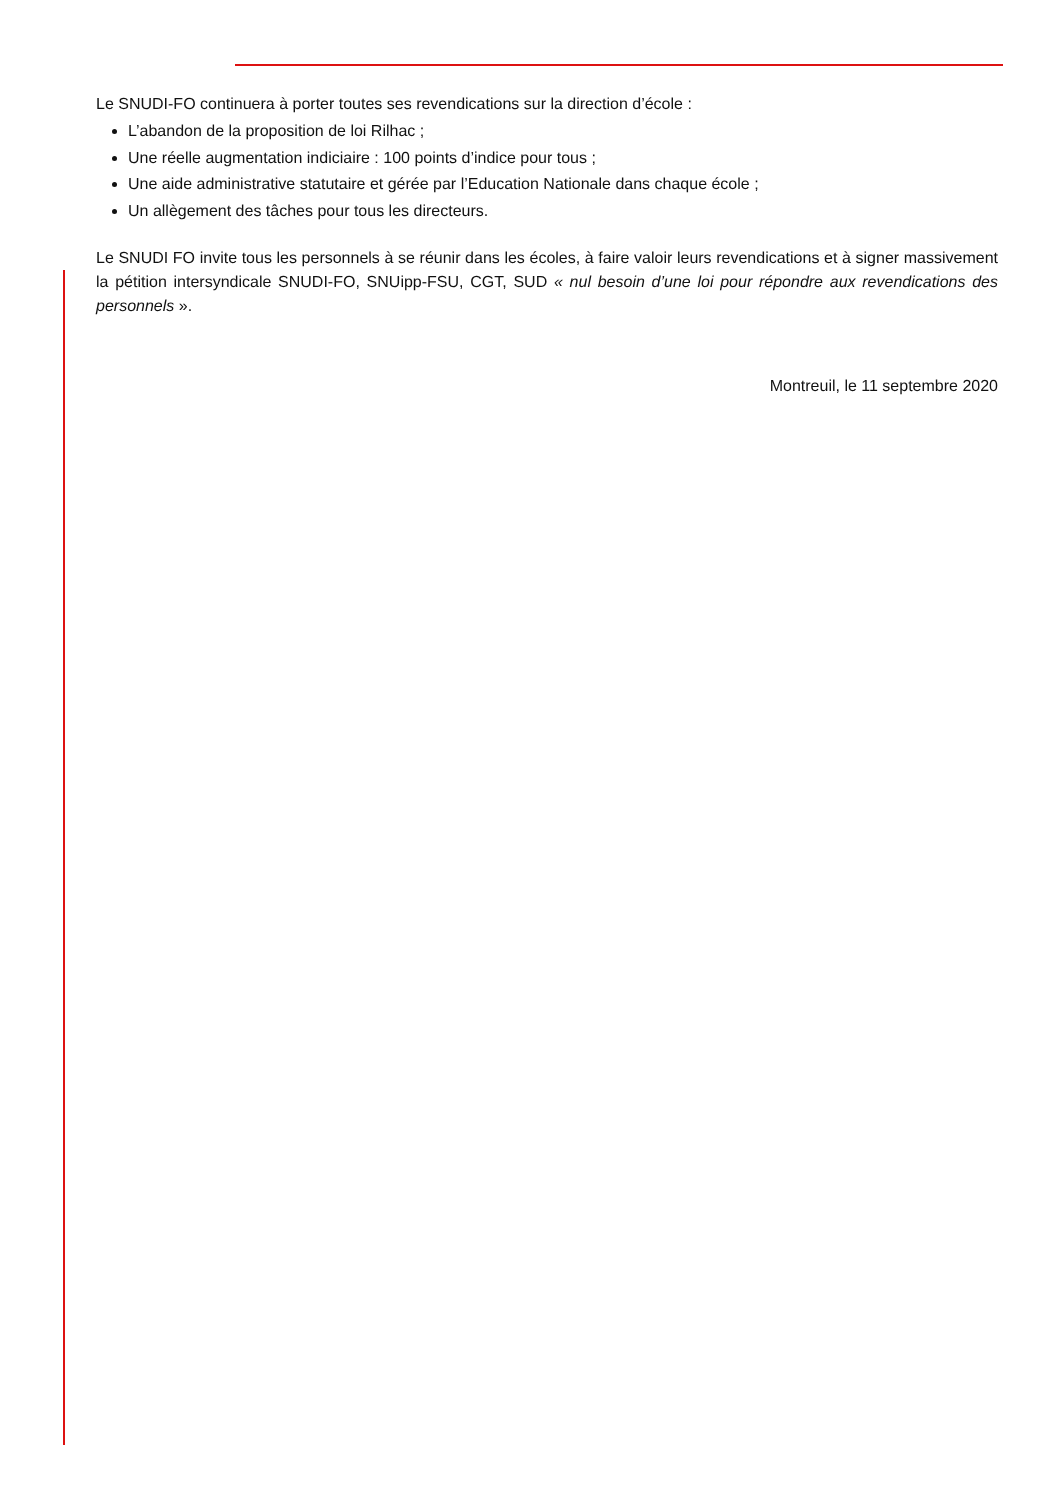Le SNUDI-FO continuera à porter toutes ses revendications sur la direction d’école :
L’abandon de la proposition de loi Rilhac ;
Une réelle augmentation indiciaire : 100 points d’indice pour tous ;
Une aide administrative statutaire et gérée par l’Education Nationale dans chaque école ;
Un allègement des tâches pour tous les directeurs.
Le SNUDI FO invite tous les personnels à se réunir dans les écoles, à faire valoir leurs revendications et à signer massivement la pétition intersyndicale SNUDI-FO, SNUipp-FSU, CGT, SUD « nul besoin d’une loi pour répondre aux revendications des personnels ».
Montreuil, le 11 septembre 2020